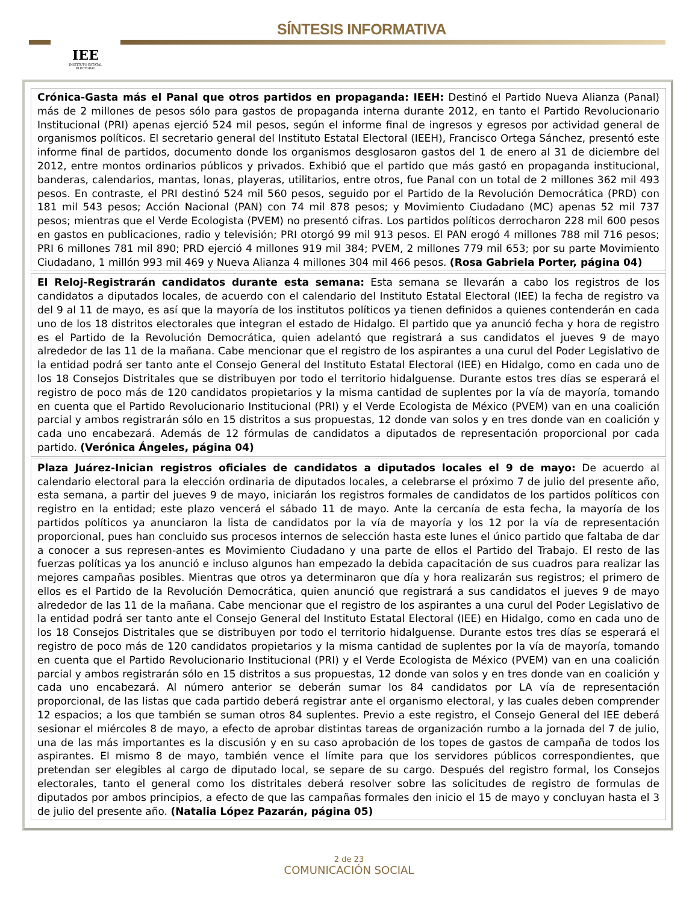IEE
INSTITUTO ESTATAL ELECTORAL
SÍNTESIS INFORMATIVA
Crónica-Gasta más el Panal que otros partidos en propaganda: IEEH: Destinó el Partido Nueva Alianza (Panal) más de 2 millones de pesos sólo para gastos de propaganda interna durante 2012, en tanto el Partido Revolucionario Institucional (PRI) apenas ejerció 524 mil pesos, según el informe final de ingresos y egresos por actividad general de organismos políticos. El secretario general del Instituto Estatal Electoral (IEEH), Francisco Ortega Sánchez, presentó este informe final de partidos, documento donde los organismos desglosaron gastos del 1 de enero al 31 de diciembre del 2012, entre montos ordinarios públicos y privados. Exhibió que el partido que más gastó en propaganda institucional, banderas, calendarios, mantas, lonas, playeras, utilitarios, entre otros, fue Panal con un total de 2 millones 362 mil 493 pesos. En contraste, el PRI destinó 524 mil 560 pesos, seguido por el Partido de la Revolución Democrática (PRD) con 181 mil 543 pesos; Acción Nacional (PAN) con 74 mil 878 pesos; y Movimiento Ciudadano (MC) apenas 52 mil 737 pesos; mientras que el Verde Ecologista (PVEM) no presentó cifras. Los partidos políticos derrocharon 228 mil 600 pesos en gastos en publicaciones, radio y televisión; PRI otorgó 99 mil 913 pesos. El PAN erogó 4 millones 788 mil 716 pesos; PRI 6 millones 781 mil 890; PRD ejerció 4 millones 919 mil 384; PVEM, 2 millones 779 mil 653; por su parte Movimiento Ciudadano, 1 millón 993 mil 469 y Nueva Alianza 4 millones 304 mil 466 pesos. (Rosa Gabriela Porter, página 04)
El Reloj-Registrarán candidatos durante esta semana: Esta semana se llevarán a cabo los registros de los candidatos a diputados locales, de acuerdo con el calendario del Instituto Estatal Electoral (IEE) la fecha de registro va del 9 al 11 de mayo, es así que la mayoría de los institutos políticos ya tienen definidos a quienes contenderán en cada uno de los 18 distritos electorales que integran el estado de Hidalgo. El partido que ya anunció fecha y hora de registro es el Partido de la Revolución Democrática, quien adelantó que registrará a sus candidatos el jueves 9 de mayo alrededor de las 11 de la mañana. Cabe mencionar que el registro de los aspirantes a una curul del Poder Legislativo de la entidad podrá ser tanto ante el Consejo General del Instituto Estatal Electoral (IEE) en Hidalgo, como en cada uno de los 18 Consejos Distritales que se distribuyen por todo el territorio hidalguense. Durante estos tres días se esperará el registro de poco más de 120 candidatos propietarios y la misma cantidad de suplentes por la vía de mayoría, tomando en cuenta que el Partido Revolucionario Institucional (PRI) y el Verde Ecologista de México (PVEM) van en una coalición parcial y ambos registrarán sólo en 15 distritos a sus propuestas, 12 donde van solos y en tres donde van en coalición y cada uno encabezará. Además de 12 fórmulas de candidatos a diputados de representación proporcional por cada partido. (Verónica Ángeles, página 04)
Plaza Juárez-Inician registros oficiales de candidatos a diputados locales el 9 de mayo: De acuerdo al calendario electoral para la elección ordinaria de diputados locales, a celebrarse el próximo 7 de julio del presente año, esta semana, a partir del jueves 9 de mayo, iniciarán los registros formales de candidatos de los partidos políticos con registro en la entidad; este plazo vencerá el sábado 11 de mayo. Ante la cercanía de esta fecha, la mayoría de los partidos políticos ya anunciaron la lista de candidatos por la vía de mayoría y los 12 por la vía de representación proporcional, pues han concluido sus procesos internos de selección hasta este lunes el único partido que faltaba de dar a conocer a sus represen-antes es Movimiento Ciudadano y una parte de ellos el Partido del Trabajo. El resto de las fuerzas políticas ya los anunció e incluso algunos han empezado la debida capacitación de sus cuadros para realizar las mejores campañas posibles. Mientras que otros ya determinaron que día y hora realizarán sus registros; el primero de ellos es el Partido de la Revolución Democrática, quien anunció que registrará a sus candidatos el jueves 9 de mayo alrededor de las 11 de la mañana. Cabe mencionar que el registro de los aspirantes a una curul del Poder Legislativo de la entidad podrá ser tanto ante el Consejo General del Instituto Estatal Electoral (IEE) en Hidalgo, como en cada uno de los 18 Consejos Distritales que se distribuyen por todo el territorio hidalguense. Durante estos tres días se esperará el registro de poco más de 120 candidatos propietarios y la misma cantidad de suplentes por la vía de mayoría, tomando en cuenta que el Partido Revolucionario Institucional (PRI) y el Verde Ecologista de México (PVEM) van en una coalición parcial y ambos registrarán sólo en 15 distritos a sus propuestas, 12 donde van solos y en tres donde van en coalición y cada uno encabezará. Al número anterior se deberán sumar los 84 candidatos por LA vía de representación proporcional, de las listas que cada partido deberá registrar ante el organismo electoral, y las cuales deben comprender 12 espacios; a los que también se suman otros 84 suplentes. Previo a este registro, el Consejo General del IEE deberá sesionar el miércoles 8 de mayo, a efecto de aprobar distintas tareas de organización rumbo a la jornada del 7 de julio, una de las más importantes es la discusión y en su caso aprobación de los topes de gastos de campaña de todos los aspirantes. El mismo 8 de mayo, también vence el límite para que los servidores públicos correspondientes, que pretendan ser elegibles al cargo de diputado local, se separe de su cargo. Después del registro formal, los Consejos electorales, tanto el general como los distritales deberá resolver sobre las solicitudes de registro de formulas de diputados por ambos principios, a efecto de que las campañas formales den inicio el 15 de mayo y concluyan hasta el 3 de julio del presente año. (Natalia López Pazarán, página 05)
2 de 23
COMUNICACIÓN SOCIAL